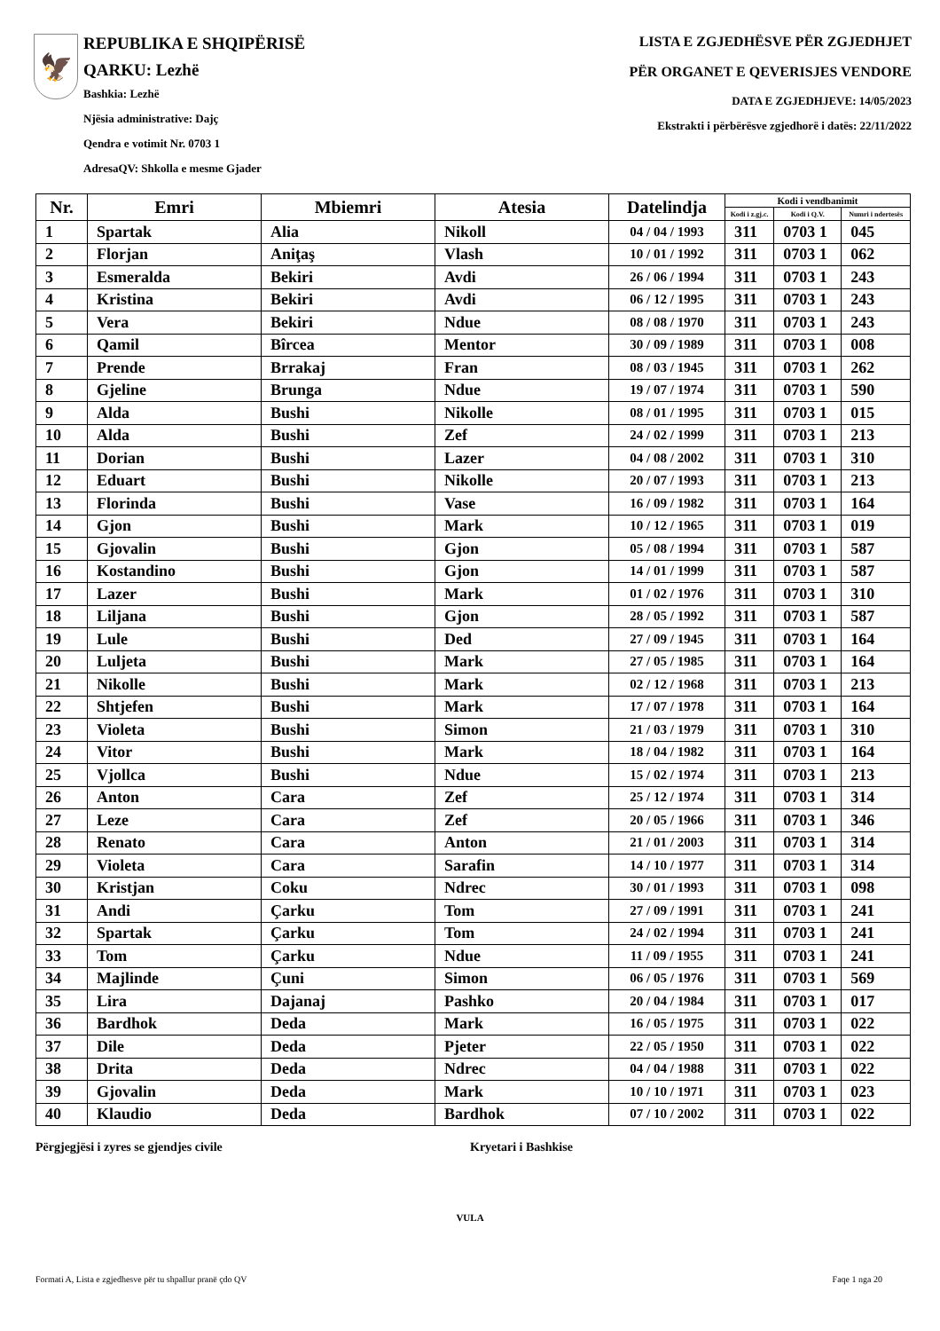🦅
REPUBLIKA E SHQIPËRISË
QARKU: Lezhë
Bashkia: Lezhë
Njësia administrative: Dajç
Qendra e votimit Nr. 0703 1
AdresaQV: Shkolla e mesme Gjader
LISTA E ZGJEDHËSVE PËR ZGJEDHJET
PËR ORGANET E QEVERISJES VENDORE
DATA E ZGJEDHJEVE: 14/05/2023
Ekstrakti i përbërësve zgjedhorë i datës: 22/11/2022
| Nr. | Emri | Mbiemri | Atesia | Datelindja | Kodi i vendbanimit | | |
| --- | --- | --- | --- | --- | --- | --- | --- |
| | | | | | Kodi i z.gj.c. | Kodi i Q.V. | Numri i ndertesës |
| 1 | Spartak | Alia | Nikoll | 04 / 04 / 1993 | 311 | 0703 1 | 045 |
| 2 | Florjan | Aniţaş | Vlash | 10 / 01 / 1992 | 311 | 0703 1 | 062 |
| 3 | Esmeralda | Bekiri | Avdi | 26 / 06 / 1994 | 311 | 0703 1 | 243 |
| 4 | Kristina | Bekiri | Avdi | 06 / 12 / 1995 | 311 | 0703 1 | 243 |
| 5 | Vera | Bekiri | Ndue | 08 / 08 / 1970 | 311 | 0703 1 | 243 |
| 6 | Qamil | Bîrcea | Mentor | 30 / 09 / 1989 | 311 | 0703 1 | 008 |
| 7 | Prende | Brrakaj | Fran | 08 / 03 / 1945 | 311 | 0703 1 | 262 |
| 8 | Gjeline | Brunga | Ndue | 19 / 07 / 1974 | 311 | 0703 1 | 590 |
| 9 | Alda | Bushi | Nikolle | 08 / 01 / 1995 | 311 | 0703 1 | 015 |
| 10 | Alda | Bushi | Zef | 24 / 02 / 1999 | 311 | 0703 1 | 213 |
| 11 | Dorian | Bushi | Lazer | 04 / 08 / 2002 | 311 | 0703 1 | 310 |
| 12 | Eduart | Bushi | Nikolle | 20 / 07 / 1993 | 311 | 0703 1 | 213 |
| 13 | Florinda | Bushi | Vase | 16 / 09 / 1982 | 311 | 0703 1 | 164 |
| 14 | Gjon | Bushi | Mark | 10 / 12 / 1965 | 311 | 0703 1 | 019 |
| 15 | Gjovalin | Bushi | Gjon | 05 / 08 / 1994 | 311 | 0703 1 | 587 |
| 16 | Kostandino | Bushi | Gjon | 14 / 01 / 1999 | 311 | 0703 1 | 587 |
| 17 | Lazer | Bushi | Mark | 01 / 02 / 1976 | 311 | 0703 1 | 310 |
| 18 | Liljana | Bushi | Gjon | 28 / 05 / 1992 | 311 | 0703 1 | 587 |
| 19 | Lule | Bushi | Ded | 27 / 09 / 1945 | 311 | 0703 1 | 164 |
| 20 | Luljeta | Bushi | Mark | 27 / 05 / 1985 | 311 | 0703 1 | 164 |
| 21 | Nikolle | Bushi | Mark | 02 / 12 / 1968 | 311 | 0703 1 | 213 |
| 22 | Shtjefen | Bushi | Mark | 17 / 07 / 1978 | 311 | 0703 1 | 164 |
| 23 | Violeta | Bushi | Simon | 21 / 03 / 1979 | 311 | 0703 1 | 310 |
| 24 | Vitor | Bushi | Mark | 18 / 04 / 1982 | 311 | 0703 1 | 164 |
| 25 | Vjollca | Bushi | Ndue | 15 / 02 / 1974 | 311 | 0703 1 | 213 |
| 26 | Anton | Cara | Zef | 25 / 12 / 1974 | 311 | 0703 1 | 314 |
| 27 | Leze | Cara | Zef | 20 / 05 / 1966 | 311 | 0703 1 | 346 |
| 28 | Renato | Cara | Anton | 21 / 01 / 2003 | 311 | 0703 1 | 314 |
| 29 | Violeta | Cara | Sarafin | 14 / 10 / 1977 | 311 | 0703 1 | 314 |
| 30 | Kristjan | Coku | Ndrec | 30 / 01 / 1993 | 311 | 0703 1 | 098 |
| 31 | Andi | Çarku | Tom | 27 / 09 / 1991 | 311 | 0703 1 | 241 |
| 32 | Spartak | Çarku | Tom | 24 / 02 / 1994 | 311 | 0703 1 | 241 |
| 33 | Tom | Çarku | Ndue | 11 / 09 / 1955 | 311 | 0703 1 | 241 |
| 34 | Majlinde | Çuni | Simon | 06 / 05 / 1976 | 311 | 0703 1 | 569 |
| 35 | Lira | Dajanaj | Pashko | 20 / 04 / 1984 | 311 | 0703 1 | 017 |
| 36 | Bardhok | Deda | Mark | 16 / 05 / 1975 | 311 | 0703 1 | 022 |
| 37 | Dile | Deda | Pjeter | 22 / 05 / 1950 | 311 | 0703 1 | 022 |
| 38 | Drita | Deda | Ndrec | 04 / 04 / 1988 | 311 | 0703 1 | 022 |
| 39 | Gjovalin | Deda | Mark | 10 / 10 / 1971 | 311 | 0703 1 | 023 |
| 40 | Klaudio | Deda | Bardhok | 07 / 10 / 2002 | 311 | 0703 1 | 022 |
Përgjegjësi i zyres se gjendjes civile Kryetari i Bashkise
VULA
Formati A, Lista e zgjedhesve për tu shpallur pranë çdo QV Faqe 1 nga 20